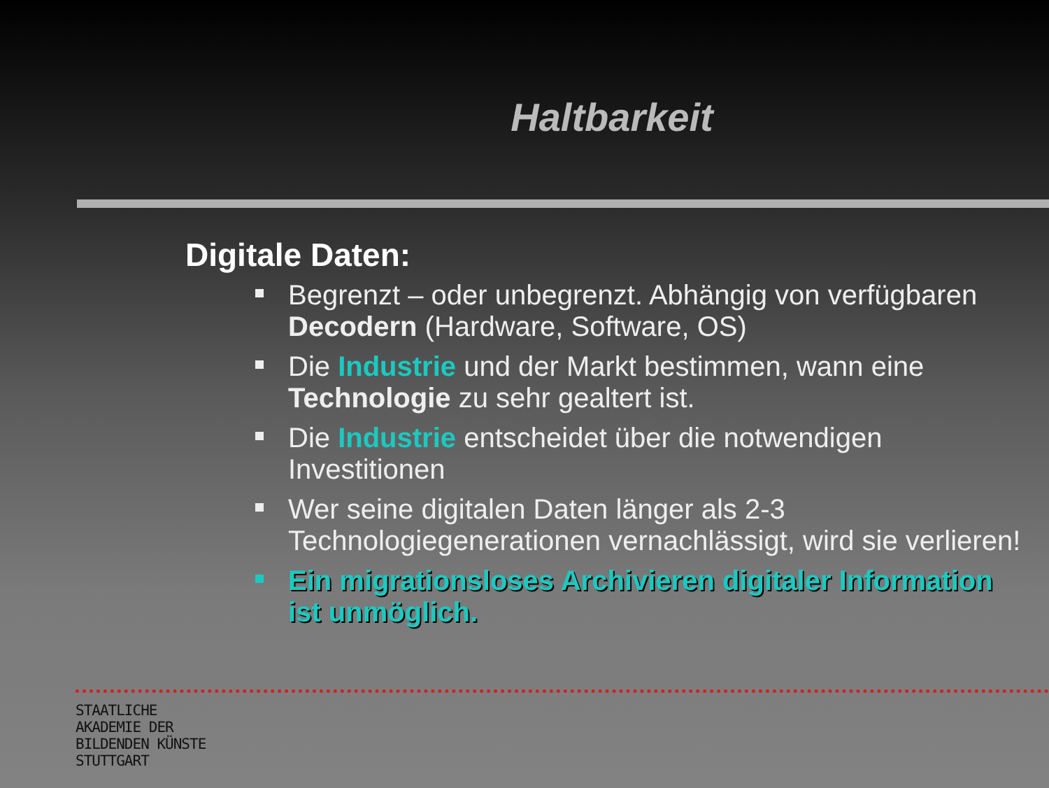Haltbarkeit
Digitale Daten:
Begrenzt – oder unbegrenzt. Abhängig von verfügbaren Decodern (Hardware, Software, OS)
Die Industrie und der Markt bestimmen, wann eine Technologie zu sehr gealtert ist.
Die Industrie entscheidet über die notwendigen Investitionen
Wer seine digitalen Daten länger als 2-3 Technologiegenerationen vernachlässigt, wird sie verlieren!
Ein migrationsloses Archivieren digitaler Information ist unmöglich.
STAATLICHE
AKADEMIE DER
BILDENDEN KÜNSTE
STUTTGART